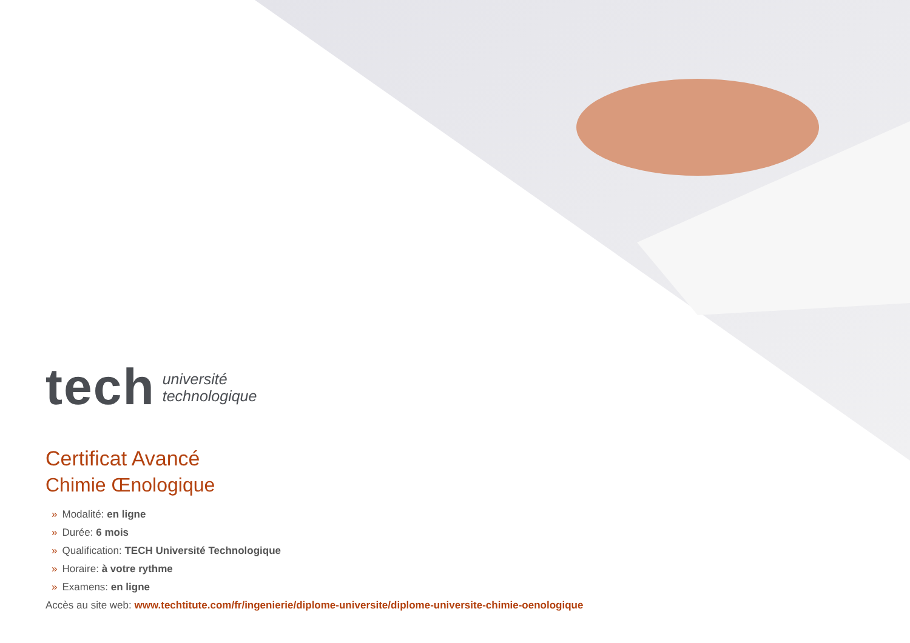tech
université
technologique
Certificat Avancé
Chimie Œnologique
» Modalité: en ligne
» Durée: 6 mois
» Qualification: TECH Université Technologique
» Horaire: à votre rythme
» Examens: en ligne
Accès au site web: www.techtitute.com/fr/ingenierie/diplome-universite/diplome-universite-chimie-oenologique